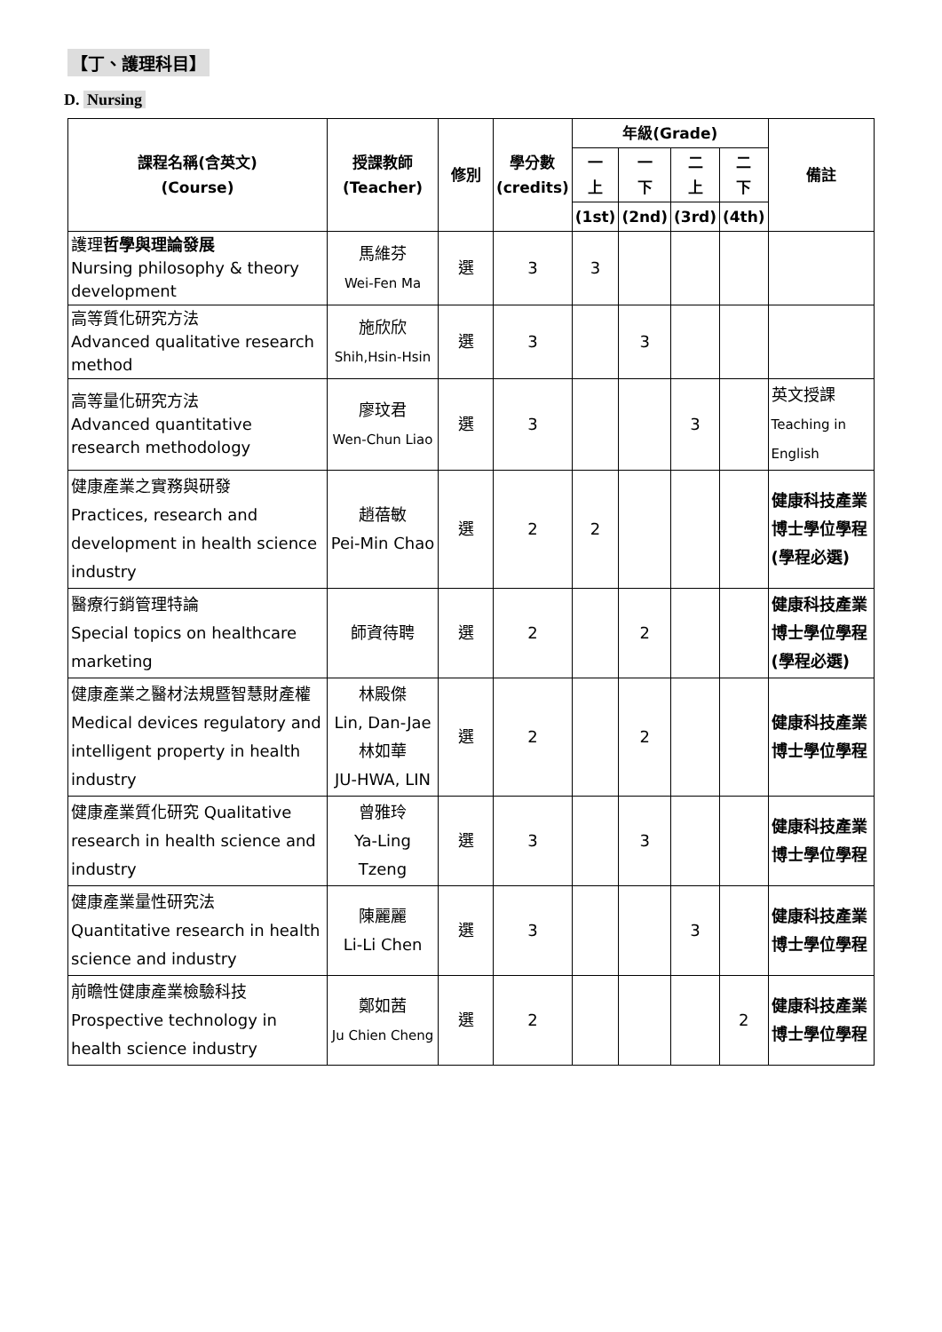【丁、護理科目】
D. Nursing
| 課程名稱(含英文) (Course) | 授課教師 (Teacher) | 修別 | 學分數 (credits) | 年級(Grade) | | | | 備註 |
| --- | --- | --- | --- | --- | --- | --- | --- | --- |
| | | | | 一 上 | 一 下 | 二 上 | 二 下 | |
| | | | | (1st) | (2nd) | (3rd) | (4th) | |
| 護理 哲學與理論發展 Nursing philosophy & theory development | 馬維芬 Wei-Fen Ma | 選 | 3 | 3 | | | | |
| 高等質化研究方法 Advanced qualitative research method | 施欣欣 Shih,Hsin-Hsin | 選 | 3 | | 3 | | | |
| 高等量化研究方法 Advanced quantitative research methodology | 廖玟君 Wen-Chun Liao | 選 | 3 | | | 3 | | 英文授課 Teaching in English |
| 健康產業之實務與研發 Practices, research and development in health science industry | 趙蓓敏 Pei-Min Chao | 選 | 2 | 2 | | | | 健康科技產業博士學位學程(學程必選) |
| 醫療行銷管理特論 Special topics on healthcare marketing | 師資待聘 | 選 | 2 | | 2 | | | 健康科技產業博士學位學程(學程必選) |
| 健康產業之醫材法規暨智慧財產權 Medical devices regulatory and intelligent property in health industry | 林殿傑 Lin, Dan-Jae 林如華 JU-HWA, LIN | 選 | 2 | | 2 | | | 健康科技產業博士學位學程 |
| 健康產業質化研究 Qualitative research in health science and industry | 曾雅玲 Ya-Ling Tzeng | 選 | 3 | | 3 | | | 健康科技產業博士學位學程 |
| 健康產業量性研究法 Quantitative research in health science and industry | 陳麗麗 Li-Li Chen | 選 | 3 | | | 3 | | 健康科技產業博士學位學程 |
| 前瞻性健康產業檢驗科技 Prospective technology in health science industry | 鄭如茜 Ju Chien Cheng | 選 | 2 | | | | 2 | 健康科技產業博士學位學程 |